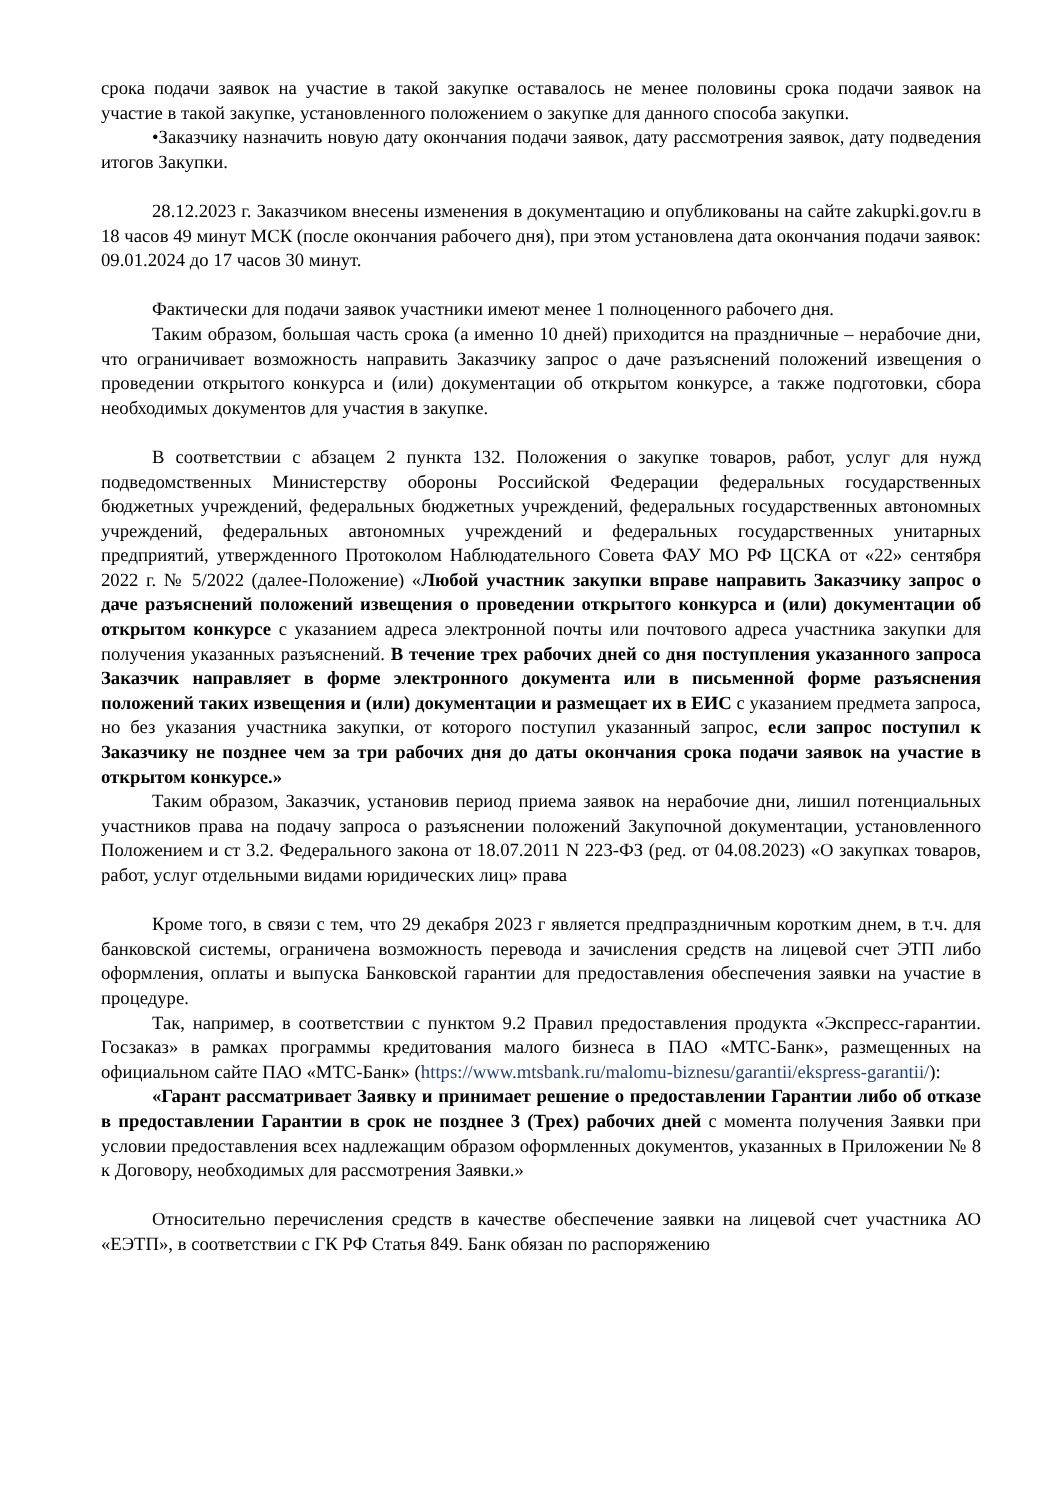срока подачи заявок на участие в такой закупке оставалось не менее половины срока подачи заявок на участие в такой закупке, установленного положением о закупке для данного способа закупки.
•Заказчику назначить новую дату окончания подачи заявок, дату рассмотрения заявок, дату подведения итогов Закупки.
28.12.2023 г. Заказчиком внесены изменения в документацию и опубликованы на сайте zakupki.gov.ru в 18 часов 49 минут МСК (после окончания рабочего дня), при этом установлена дата окончания подачи заявок: 09.01.2024 до 17 часов 30 минут.
Фактически для подачи заявок участники имеют менее 1 полноценного рабочего дня.
Таким образом, большая часть срока (а именно 10 дней) приходится на праздничные – нерабочие дни, что ограничивает возможность направить Заказчику запрос о даче разъяснений положений извещения о проведении открытого конкурса и (или) документации об открытом конкурсе, а также подготовки, сбора необходимых документов для участия в закупке.
В соответствии с абзацем 2 пункта 132. Положения о закупке товаров, работ, услуг для нужд подведомственных Министерству обороны Российской Федерации федеральных государственных бюджетных учреждений, федеральных бюджетных учреждений, федеральных государственных автономных учреждений, федеральных автономных учреждений и федеральных государственных унитарных предприятий, утвержденного Протоколом Наблюдательного Совета ФАУ МО РФ ЦСКА от «22» сентября 2022 г. № 5/2022 (далее-Положение) «Любой участник закупки вправе направить Заказчику запрос о даче разъяснений положений извещения о проведении открытого конкурса и (или) документации об открытом конкурсе с указанием адреса электронной почты или почтового адреса участника закупки для получения указанных разъяснений. В течение трех рабочих дней со дня поступления указанного запроса Заказчик направляет в форме электронного документа или в письменной форме разъяснения положений таких извещения и (или) документации и размещает их в ЕИС с указанием предмета запроса, но без указания участника закупки, от которого поступил указанный запрос, если запрос поступил к Заказчику не позднее чем за три рабочих дня до даты окончания срока подачи заявок на участие в открытом конкурсе.»
Таким образом, Заказчик, установив период приема заявок на нерабочие дни, лишил потенциальных участников права на подачу запроса о разъяснении положений Закупочной документации, установленного Положением и ст 3.2. Федерального закона от 18.07.2011 N 223-ФЗ (ред. от 04.08.2023) «О закупках товаров, работ, услуг отдельными видами юридических лиц» права
Кроме того, в связи с тем, что 29 декабря 2023 г является предпраздничным коротким днем, в т.ч. для банковской системы, ограничена возможность перевода и зачисления средств на лицевой счет ЭТП либо оформления, оплаты и выпуска Банковской гарантии для предоставления обеспечения заявки на участие в процедуре.
Так, например, в соответствии с пунктом 9.2 Правил предоставления продукта «Экспресс-гарантии. Госзаказ» в рамках программы кредитования малого бизнеса в ПАО «МТС-Банк», размещенных на официальном сайте ПАО «МТС-Банк» (https://www.mtsbank.ru/malomu-biznesu/garantii/ekspress-garantii/):
«Гарант рассматривает Заявку и принимает решение о предоставлении Гарантии либо об отказе в предоставлении Гарантии в срок не позднее 3 (Трех) рабочих дней с момента получения Заявки при условии предоставления всех надлежащим образом оформленных документов, указанных в Приложении № 8 к Договору, необходимых для рассмотрения Заявки.»
Относительно перечисления средств в качестве обеспечение заявки на лицевой счет участника АО «ЕЭТП», в соответствии с ГК РФ Статья 849. Банк обязан по распоряжению